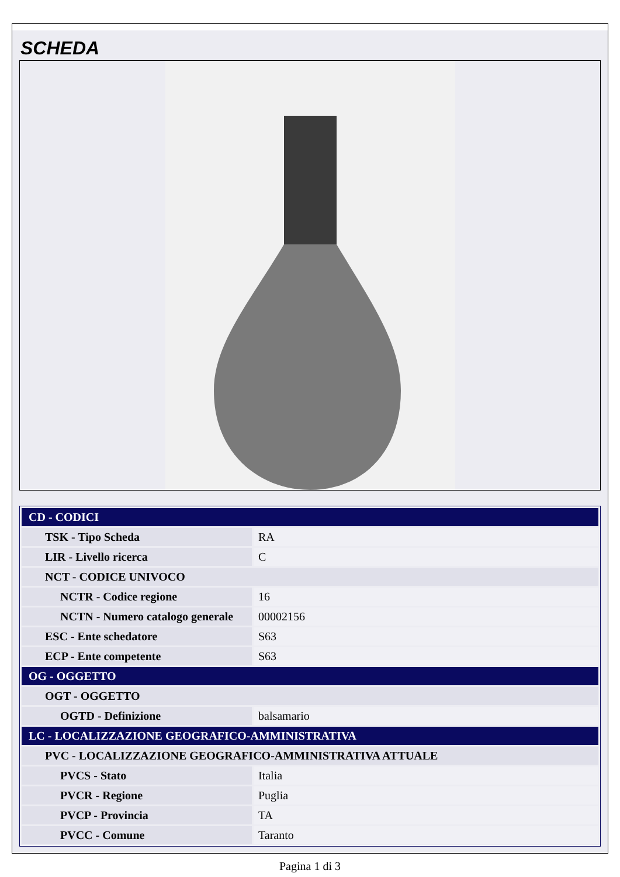SCHEDA
| CD - CODICI | |
| TSK - Tipo Scheda | RA |
| LIR - Livello ricerca | C |
| NCT - CODICE UNIVOCO | |
| NCTR - Codice regione | 16 |
| NCTN - Numero catalogo generale | 00002156 |
| ESC - Ente schedatore | S63 |
| ECP - Ente competente | S63 |
| OG - OGGETTO | |
| OGT - OGGETTO | |
| OGTD - Definizione | balsamario |
| LC - LOCALIZZAZIONE GEOGRAFICO-AMMINISTRATIVA | |
| PVC - LOCALIZZAZIONE GEOGRAFICO-AMMINISTRATIVA ATTUALE | |
| PVCS - Stato | Italia |
| PVCR - Regione | Puglia |
| PVCP - Provincia | TA |
| PVCC - Comune | Taranto |
Pagina 1 di 3